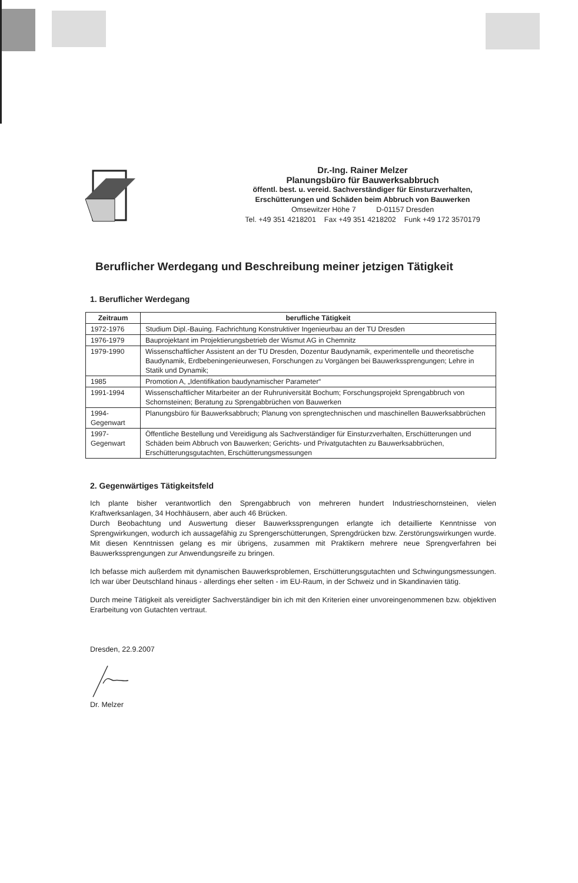Dr.-Ing. Rainer Melzer
Planungsbüro für Bauwerksabbruch
öffentl. best. u. vereid. Sachverständiger für Einsturzverhalten,
Erschütterungen und Schäden beim Abbruch von Bauwerken
Omsewitzer Höhe 7 D-01157 Dresden
Tel. +49 351 4218201 Fax +49 351 4218202 Funk +49 172 3570179
Beruflicher Werdegang und Beschreibung meiner jetzigen Tätigkeit
1. Beruflicher Werdegang
| Zeitraum | berufliche Tätigkeit |
| --- | --- |
| 1972-1976 | Studium Dipl.-Bauing. Fachrichtung Konstruktiver Ingenieurbau an der TU Dresden |
| 1976-1979 | Bauprojektant im Projektierungsbetrieb der Wismut AG in Chemnitz |
| 1979-1990 | Wissenschaftlicher Assistent an der TU Dresden, Dozentur Baudynamik, experimentelle und theoretische Baudynamik, Erdbebeningenieurwesen, Forschungen zu Vorgängen bei Bauwerkssprengungen; Lehre in Statik und Dynamik; |
| 1985 | Promotion A, „Identifikation baudynamischer Parameter“ |
| 1991-1994 | Wissenschaftlicher Mitarbeiter an der Ruhruniversität Bochum; Forschungsprojekt Sprengabbruch von Schornsteinen; Beratung zu Sprengabbrüchen von Bauwerken |
| 1994- Gegenwart | Planungsbüro für Bauwerksabbruch; Planung von sprengtechnischen und maschinellen Bauwerksabbrüchen |
| 1997- Gegenwart | Öffentliche Bestellung und Vereidigung als Sachverständiger für Einsturzverhalten, Erschütterungen und Schäden beim Abbruch von Bauwerken; Gerichts- und Privatgutachten zu Bauwerksabbrüchen, Erschütterungsgutachten, Erschütterungsmessungen |
2. Gegenwärtiges Tätigkeitsfeld
Ich plante bisher verantwortlich den Sprengabbruch von mehreren hundert Industrieschornsteinen, vielen Kraftwerksanlagen, 34 Hochhäusern, aber auch 46 Brücken.
Durch Beobachtung und Auswertung dieser Bauwerkssprengungen erlangte ich detaillierte Kenntnisse von Sprengwirkungen, wodurch ich aussagefähig zu Sprengerschütterungen, Sprengdrücken bzw. Zerstörungswirkungen wurde. Mit diesen Kenntnissen gelang es mir übrigens, zusammen mit Praktikern mehrere neue Sprengverfahren bei Bauwerkssprengungen zur Anwendungsreife zu bringen.
Ich befasse mich außerdem mit dynamischen Bauwerksproblemen, Erschütterungsgutachten und Schwingungsmessungen. Ich war über Deutschland hinaus - allerdings eher selten - im EU-Raum, in der Schweiz und in Skandinavien tätig.
Durch meine Tätigkeit als vereidigter Sachverständiger bin ich mit den Kriterien einer unvoreingenommenen bzw. objektiven Erarbeitung von Gutachten vertraut.
Dresden, 22.9.2007
Dr. Melzer